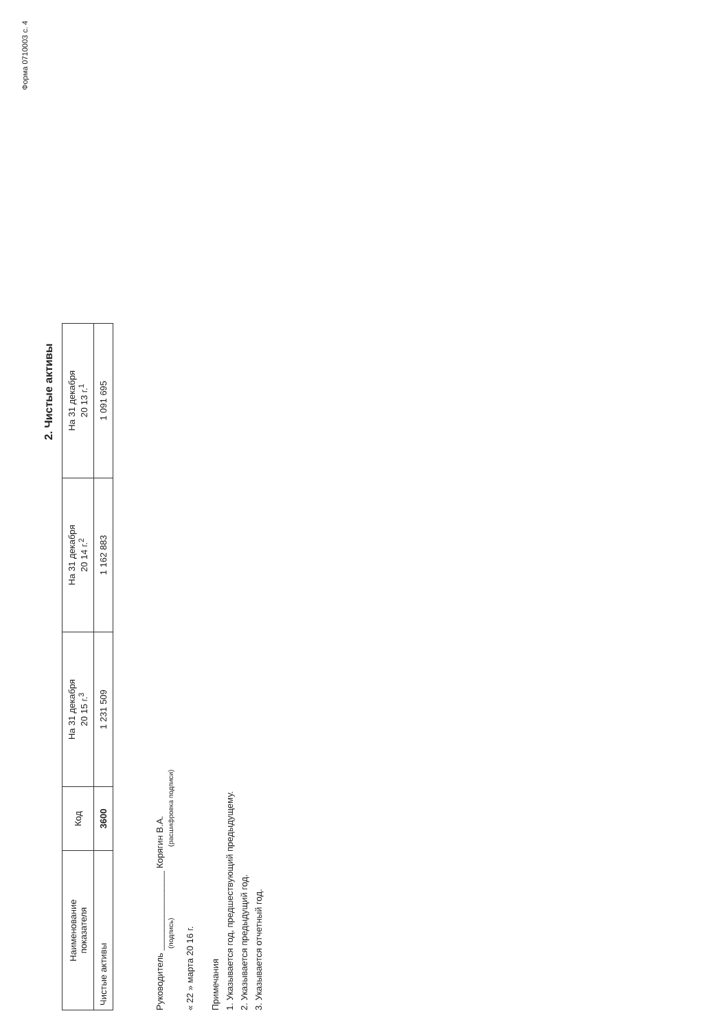Форма 0710003 с. 4
2. Чистые активы
| Наименование показателя | Код | На 31 декабря 20 15 г.<sup>3</sup> | На 31 декабря 20 14 г.<sup>2</sup> | На 31 декабря 20 13 г.<sup>1</sup> |
| --- | --- | --- | --- | --- |
| Чистые активы | 3600 | 1 231 509 | 1 162 883 | 1 091 695 |
Руководитель ________________ Корягин В.А.
(подпись) (расшифровка подписи)
« 22 » марта 20 16 г.
Примечания
1. Указывается год, предшествующий предыдущему.
2. Указывается предыдущий год.
3. Указывается отчетный год.